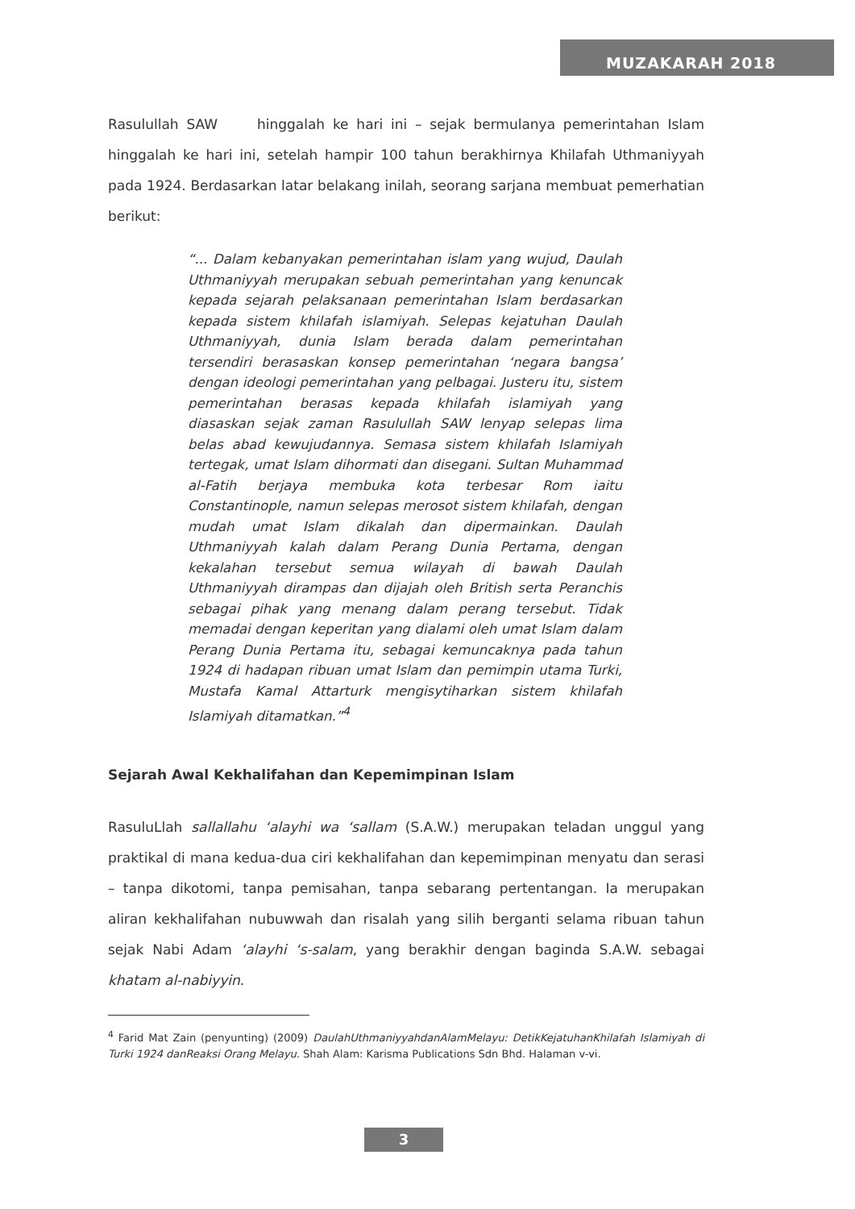MUZAKARAH 2018
Rasulullah SAW hinggalah ke hari ini – sejak bermulanya pemerintahan Islam hinggalah ke hari ini, setelah hampir 100 tahun berakhirnya Khilafah Uthmaniyyah pada 1924. Berdasarkan latar belakang inilah, seorang sarjana membuat pemerhatian berikut:
“... Dalam kebanyakan pemerintahan islam yang wujud, Daulah Uthmaniyyah merupakan sebuah pemerintahan yang kenuncak kepada sejarah pelaksanaan pemerintahan Islam berdasarkan kepada sistem khilafah islamiyah. Selepas kejatuhan Daulah Uthmaniyyah, dunia Islam berada dalam pemerintahan tersendiri berasaskan konsep pemerintahan ‘negara bangsa’ dengan ideologi pemerintahan yang pelbagai. Justeru itu, sistem pemerintahan berasas kepada khilafah islamiyah yang diasaskan sejak zaman Rasulullah SAW lenyap selepas lima belas abad kewujudannya. Semasa sistem khilafah Islamiyah tertegak, umat Islam dihormati dan disegani. Sultan Muhammad al-Fatih berjaya membuka kota terbesar Rom iaitu Constantinople, namun selepas merosot sistem khilafah, dengan mudah umat Islam dikalah dan dipermainkan. Daulah Uthmaniyyah kalah dalam Perang Dunia Pertama, dengan kekalahan tersebut semua wilayah di bawah Daulah Uthmaniyyah dirampas dan dijajah oleh British serta Peranchis sebagai pihak yang menang dalam perang tersebut. Tidak memadai dengan keperitan yang dialami oleh umat Islam dalam Perang Dunia Pertama itu, sebagai kemuncaknya pada tahun 1924 di hadapan ribuan umat Islam dan pemimpin utama Turki, Mustafa Kamal Attarturk mengisytiharkan sistem khilafah Islamiyah ditamatkan.”<sup>4</sup>
Sejarah Awal Kekhalifahan dan Kepemimpinan Islam
RasuluLlah sallallahu ‘alayhi wa ‘sallam (S.A.W.) merupakan teladan unggul yang praktikal di mana kedua-dua ciri kekhalifahan dan kepemimpinan menyatu dan serasi – tanpa dikotomi, tanpa pemisahan, tanpa sebarang pertentangan. Ia merupakan aliran kekhalifahan nubuwwah dan risalah yang silih berganti selama ribuan tahun sejak Nabi Adam ‘alayhi ‘s-salam, yang berakhir dengan baginda S.A.W. sebagai khatam al-nabiyyin.
<sup>4</sup> Farid Mat Zain (penyunting) (2009) DaulahUthmaniyyahdanAlamMelayu: DetikKejatuhanKhilafah Islamiyah di Turki 1924 danReaksi Orang Melayu. Shah Alam: Karisma Publications Sdn Bhd. Halaman v-vi.
3